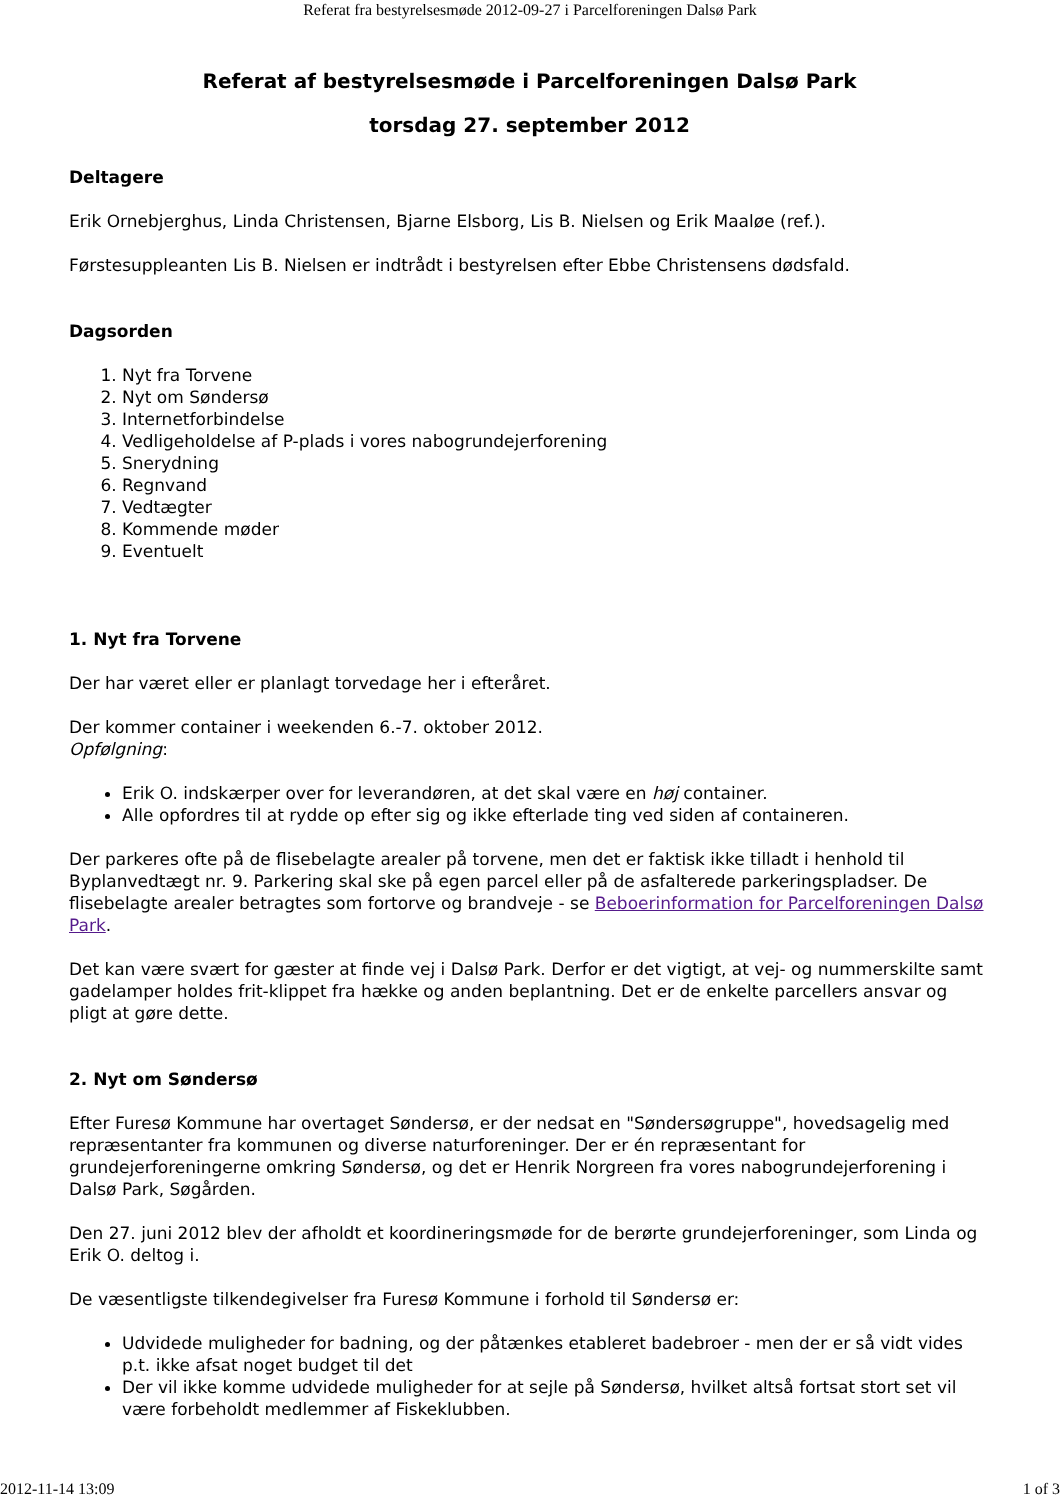Referat fra bestyrelsesmøde 2012-09-27 i Parcelforeningen Dalsø Park
Referat af bestyrelsesmøde i Parcelforeningen Dalsø Park
torsdag 27. september 2012
Deltagere
Erik Ornebjerghus, Linda Christensen, Bjarne Elsborg, Lis B. Nielsen og Erik Maaløe (ref.).
Førstesuppleanten Lis B. Nielsen er indtrådt i bestyrelsen efter Ebbe Christensens dødsfald.
Dagsorden
1. Nyt fra Torvene
2. Nyt om Søndersø
3. Internetforbindelse
4. Vedligeholdelse af P-plads i vores nabogrundejerforening
5. Snerydning
6. Regnvand
7. Vedtægter
8. Kommende møder
9. Eventuelt
1. Nyt fra Torvene
Der har været eller er planlagt torvedage her i efteråret.
Der kommer container i weekenden 6.-7. oktober 2012.
Opfølgning:
Erik O. indskærper over for leverandøren, at det skal være en høj container.
Alle opfordres til at rydde op efter sig og ikke efterlade ting ved siden af containeren.
Der parkeres ofte på de flisebelagte arealer på torvene, men det er faktisk ikke tilladt i henhold til Byplanvedtægt nr. 9. Parkering skal ske på egen parcel eller på de asfalterede parkeringspladser. De flisebelagte arealer betragtes som fortorve og brandveje - se Beboerinformation for Parcelforeningen Dalsø Park.
Det kan være svært for gæster at finde vej i Dalsø Park. Derfor er det vigtigt, at vej- og nummerskilte samt gadelamper holdes frit-klippet fra hække og anden beplantning. Det er de enkelte parcellers ansvar og pligt at gøre dette.
2. Nyt om Søndersø
Efter Furesø Kommune har overtaget Søndersø, er der nedsat en "Søndersøgruppe", hovedsagelig med repræsentanter fra kommunen og diverse naturforeninger. Der er én repræsentant for grundejerforeningerne omkring Søndersø, og det er Henrik Norgreen fra vores nabogrundejerforening i Dalsø Park, Søgården.
Den 27. juni 2012 blev der afholdt et koordineringsmøde for de berørte grundejerforeninger, som Linda og Erik O. deltog i.
De væsentligste tilkendegivelser fra Furesø Kommune i forhold til Søndersø er:
Udvidede muligheder for badning, og der påtænkes etableret badebroer - men der er så vidt vides p.t. ikke afsat noget budget til det
Der vil ikke komme udvidede muligheder for at sejle på Søndersø, hvilket altså fortsat stort set vil være forbeholdt medlemmer af Fiskeklubben.
2012-11-14 13:09 1 of 3